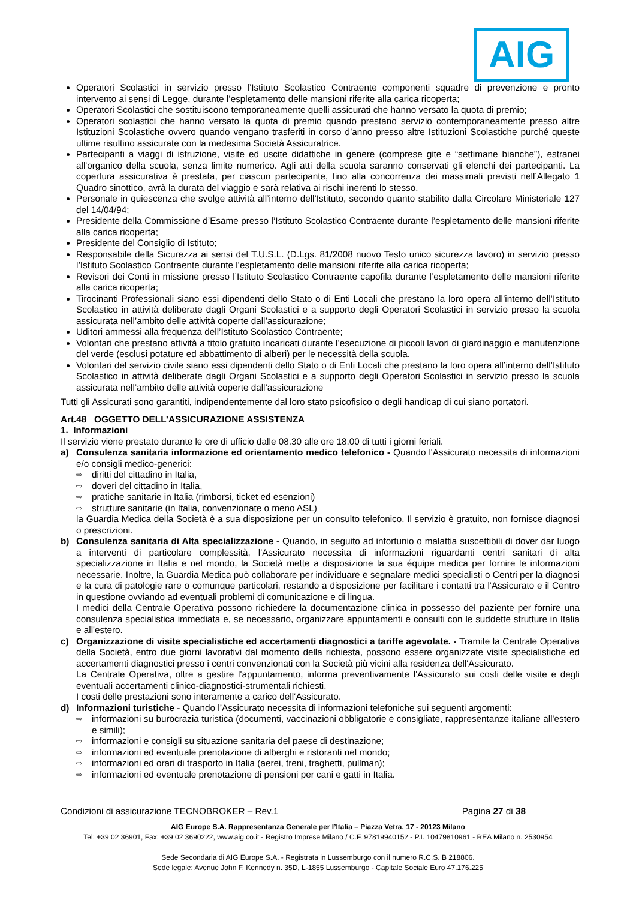AIG
Operatori Scolastici in servizio presso l’Istituto Scolastico Contraente componenti squadre di prevenzione e pronto intervento ai sensi di Legge, durante l’espletamento delle mansioni riferite alla carica ricoperta;
Operatori Scolastici che sostituiscono temporaneamente quelli assicurati che hanno versato la quota di premio;
Operatori scolastici che hanno versato la quota di premio quando prestano servizio contemporaneamente presso altre Istituzioni Scolastiche ovvero quando vengano trasferiti in corso d’anno presso altre Istituzioni Scolastiche purché queste ultime risultino assicurate con la medesima Società Assicuratrice.
Partecipanti a viaggi di istruzione, visite ed uscite didattiche in genere (comprese gite e “settimane bianche”), estranei all'organico della scuola, senza limite numerico. Agli atti della scuola saranno conservati gli elenchi dei partecipanti. La copertura assicurativa è prestata, per ciascun partecipante, fino alla concorrenza dei massimali previsti nell’Allegato 1 Quadro sinottico, avrà la durata del viaggio e sarà relativa ai rischi inerenti lo stesso.
Personale in quiescenza che svolge attività all’interno dell’Istituto, secondo quanto stabilito dalla Circolare Ministeriale 127 del 14/04/94;
Presidente della Commissione d’Esame presso l’Istituto Scolastico Contraente durante l’espletamento delle mansioni riferite alla carica ricoperta;
Presidente del Consiglio di Istituto;
Responsabile della Sicurezza ai sensi del T.U.S.L. (D.Lgs. 81/2008 nuovo Testo unico sicurezza lavoro) in servizio presso l’Istituto Scolastico Contraente durante l’espletamento delle mansioni riferite alla carica ricoperta;
Revisori dei Conti in missione presso l’Istituto Scolastico Contraente capofila durante l’espletamento delle mansioni riferite alla carica ricoperta;
Tirocinanti Professionali siano essi dipendenti dello Stato o di Enti Locali che prestano la loro opera all’interno dell’Istituto Scolastico in attività deliberate dagli Organi Scolastici e a supporto degli Operatori Scolastici in servizio presso la scuola assicurata nell’ambito delle attività coperte dall’assicurazione;
Uditori ammessi alla frequenza dell’Istituto Scolastico Contraente;
Volontari che prestano attività a titolo gratuito incaricati durante l’esecuzione di piccoli lavori di giardinaggio e manutenzione del verde (esclusi potature ed abbattimento di alberi) per le necessità della scuola.
Volontari del servizio civile siano essi dipendenti dello Stato o di Enti Locali che prestano la loro opera all’interno dell’Istituto Scolastico in attività deliberate dagli Organi Scolastici e a supporto degli Operatori Scolastici in servizio presso la scuola assicurata nell’ambito delle attività coperte dall’assicurazione
Tutti gli Assicurati sono garantiti, indipendentemente dal loro stato psicofisico o degli handicap di cui siano portatori.
Art.48 OGGETTO DELL’ASSICURAZIONE ASSISTENZA
1. Informazioni
Il servizio viene prestato durante le ore di ufficio dalle 08.30 alle ore 18.00 di tutti i giorni feriali.
a) Consulenza sanitaria informazione ed orientamento medico telefonico - Quando l'Assicurato necessita di informazioni e/o consigli medico-generici:
⇨ diritti del cittadino in Italia,
⇨ doveri del cittadino in Italia,
⇨ pratiche sanitarie in Italia (rimborsi, ticket ed esenzioni)
⇨ strutture sanitarie (in Italia, convenzionate o meno ASL)
la Guardia Medica della Società è a sua disposizione per un consulto telefonico. Il servizio è gratuito, non fornisce diagnosi o prescrizioni.
b) Consulenza sanitaria di Alta specializzazione - Quando, in seguito ad infortunio o malattia suscettibili di dover dar luogo a interventi di particolare complessità, l'Assicurato necessita di informazioni riguardanti centri sanitari di alta specializzazione in Italia e nel mondo, la Società mette a disposizione la sua équipe medica per fornire le informazioni necessarie. Inoltre, la Guardia Medica può collaborare per individuare e segnalare medici specialisti o Centri per la diagnosi e la cura di patologie rare o comunque particolari, restando a disposizione per facilitare i contatti tra l'Assicurato e il Centro in questione ovviando ad eventuali problemi di comunicazione e di lingua.
I medici della Centrale Operativa possono richiedere la documentazione clinica in possesso del paziente per fornire una consulenza specialistica immediata e, se necessario, organizzare appuntamenti e consulti con le suddette strutture in Italia e all'estero.
c) Organizzazione di visite specialistiche ed accertamenti diagnostici a tariffe agevolate. - Tramite la Centrale Operativa della Società, entro due giorni lavorativi dal momento della richiesta, possono essere organizzate visite specialistiche ed accertamenti diagnostici presso i centri convenzionati con la Società più vicini alla residenza dell'Assicurato.
La Centrale Operativa, oltre a gestire l'appuntamento, informa preventivamente l'Assicurato sui costi delle visite e degli eventuali accertamenti clinico-diagnostici-strumentali richiesti.
I costi delle prestazioni sono interamente a carico dell‘Assicurato.
d) Informazioni turistiche - Quando l’Assicurato necessita di informazioni telefoniche sui seguenti argomenti:
⇨ informazioni su burocrazia turistica (documenti, vaccinazioni obbligatorie e consigliate, rappresentanze italiane all'estero e simili);
⇨ informazioni e consigli su situazione sanitaria del paese di destinazione;
⇨ informazioni ed eventuale prenotazione di alberghi e ristoranti nel mondo;
⇨ informazioni ed orari di trasporto in Italia (aerei, treni, traghetti, pullman);
⇨ informazioni ed eventuale prenotazione di pensioni per cani e gatti in Italia.
Condizioni di assicurazione TECNOBROKER – Rev.1 Pagina 27 di 38
AIG Europe S.A. Rappresentanza Generale per l’Italia – Piazza Vetra, 17 - 20123 Milano
Tel: +39 02 36901, Fax: +39 02 3690222, www.aig.co.it - Registro Imprese Milano / C.F. 97819940152 - P.I. 10479810961 - REA Milano n. 2530954
Sede Secondaria di AIG Europe S.A. - Registrata in Lussemburgo con il numero R.C.S. B 218806.
Sede legale: Avenue John F. Kennedy n. 35D, L-1855 Lussemburgo - Capitale Sociale Euro 47.176.225